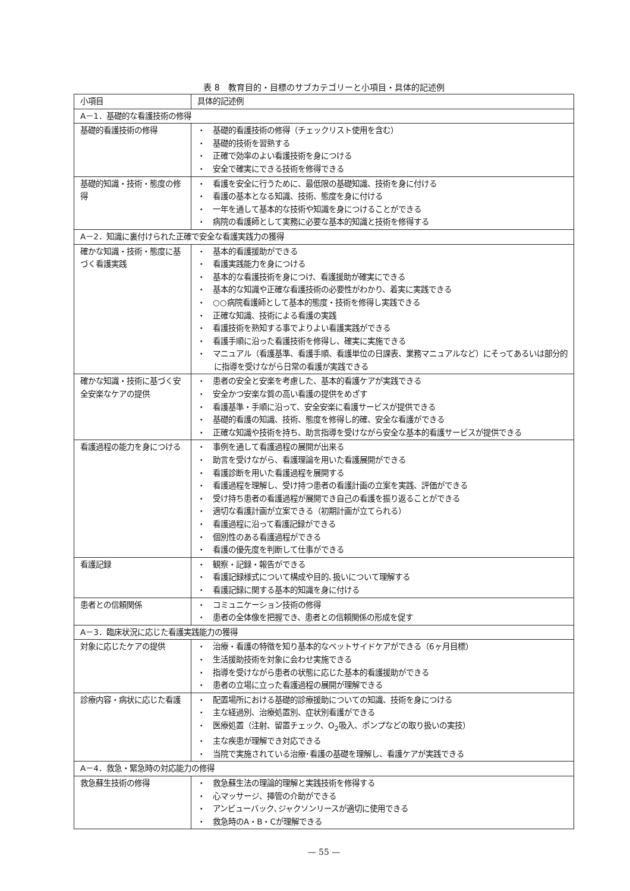表 8　教育目的・目標のサブカテゴリーと小項目・具体的記述例
| 小項目 | 具体的記述例 |
| --- | --- |
| A－1．基礎的な看護技術の修得 | |
| 基礎的看護技術の修得 | ・ 基礎的看護技術の修得（チェックリスト使用を含む） ・ 基礎的技術を習熟する ・ 正確で効率のよい看護技術を身につける ・ 安全で確実にできる技術を修得できる |
| 基礎的知識・技術・態度の修得 | ・ 看護を安全に行うために、最低限の基礎知識、技術を身に付ける ・ 看護の基本となる知識、技術、態度を身に付ける ・ 一年を通して基本的な技術や知識を身につけることができる ・ 病院の看護師として実務に必要な基本的知識と技術を修得する |
| A－2．知識に裏付けられた正確で安全な看護実践力の獲得 | |
| 確かな知識・技術・態度に基づく看護実践 | ・ 基本的看護援助ができる ・ 看護実践能力を身につける ・ 基本的な看護技術を身につけ、看護援助が確実にできる ・ 基本的な知識や正確な看護技術の必要性がわかり、着実に実践できる ・ ○○病院看護師として基本的態度・技術を修得し実践できる ・ 正確な知識、技術による看護の実践 ・ 看護技術を熟知する事でよりよい看護実践ができる ・ 看護手順に沿った看護技術を修得し、確実に実施できる ・ マニュアル（看護基準、看護手順、看護単位の日課表、業務マニュアルなど）にそってあるいは部分的に指導を受けながら日常の看護が実践できる |
| 確かな知識・技術に基づく安全安楽なケアの提供 | ・ 患者の安全と安楽を考慮した、基本的看護ケアが実践できる ・ 安全かつ安楽な質の高い看護の提供をめざす ・ 看護基準・手順に沿って、安全安楽に看護サービスが提供できる ・ 基礎的看護の知識、技術、態度を修得し的確、安全な看護ができる ・ 正確な知識や技術を持ち、助言指導を受けながら安全な基本的看護サービスが提供できる |
| 看護過程の能力を身につける | ・ 事例を通して看護過程の展開が出来る ・ 助言を受けながら、看護理論を用いた看護展開ができる ・ 看護診断を用いた看護過程を展開する ・ 看護過程を理解し、受け持つ患者の看護計画の立案を実践、評価ができる ・ 受け持ち患者の看護過程が展開でき自己の看護を振り返ることができる ・ 適切な看護計画が立案できる（初期計画が立てられる） ・ 看護過程に沿って看護記録ができる ・ 個別性のある看護過程ができる ・ 看護の優先度を判断して仕事ができる |
| 看護記録 | ・ 観察・記録・報告ができる ・ 看護記録様式について構成や目的､扱いについて理解する ・ 看護記録に関する基本的知識を身に付ける |
| 患者との信頼関係 | ・ コミュニケーション技術の修得 ・ 患者の全体像を把握でき、患者との信頼関係の形成を促す |
| A－3．臨床状況に応じた看護実践能力の獲得 | |
| 対象に応じたケアの提供 | ・ 治療・看護の特徴を知り基本的なベットサイドケアができる（6ヶ月目標） ・ 生活援助技術を対象に会わせ実施できる ・ 指導を受けながら患者の状態に応じた基本的看護援助ができる ・ 患者の立場に立った看護過程の展開が理解できる |
| 診療内容・病状に応じた看護 | ・ 配置場所における基礎的診療援助についての知識、技術を身につける ・ 主な経過別、治療処置別、症状別看護ができる ・ 医療処置（注射、留置チェック、O<sub>2</sub>吸入、ポンプなどの取り扱いの実技） ・ 主な疾患が理解でき対応できる ・ 当院で実施されている治療･看護の基礎を理解し、看護ケアが実践できる |
| A－4．救急・緊急時の対応能力の修得 | |
| 救急蘇生技術の修得 | ・ 救急蘇生法の理論的理解と実践技術を修得する ・ 心マッサージ、挿管の介助ができる ・ アンビューバック､ジャクソンリースが適切に使用できる ・ 救急時のA・B・Cが理解できる |
— 55 —